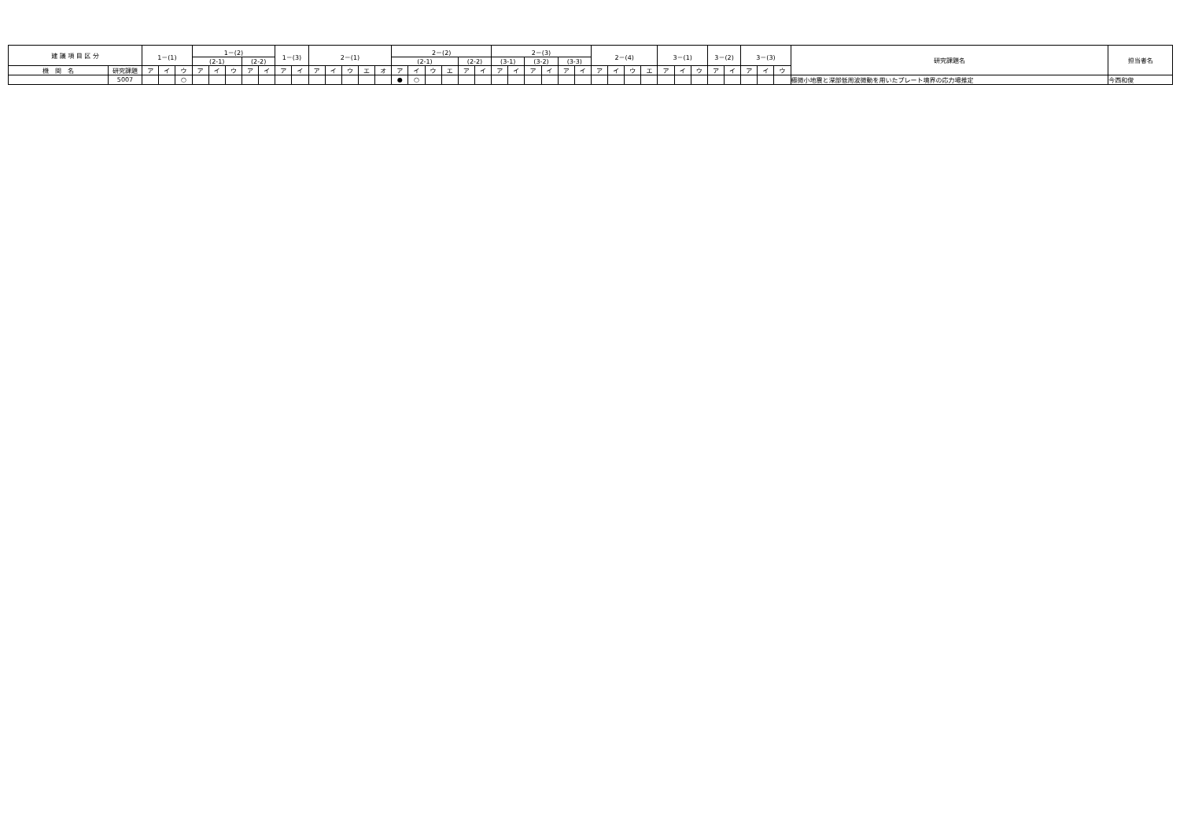| 建 議 項 目 区 分 | | 1－(1) | | | 1－(2) | | | | | 1－(3) | | 2－(1) | | | | | 2－(2) | | | | | | 2－(3) | | | | | | 2－(4) | | | | 3－(1) | | | 3－(2) | | 3－(3) | | | 研究課題名 | 担当者名 |
| --- | --- | --- | --- | --- | --- | --- | --- | --- | --- | --- | --- | --- | --- | --- | --- | --- | --- | --- | --- | --- | --- | --- | --- | --- | --- | --- | --- | --- | --- | --- | --- | --- | --- | --- | --- | --- | --- | --- | --- | --- | --- | --- |
| | | | | | (2-1) | | | (2-2) | | | | | | | | | (2-1) | | | | (2-2) | | (3-1) | | (3-2) | | (3-3) | | | | | | | | | | | | | | | |
| 機 関 名 | 研究課題 | ア | イ | ウ | ア | イ | ウ | ア | イ | ア | イ | ア | イ | ウ | エ | オ | ア | イ | ウ | エ | ア | イ | ア | イ | ア | イ | ア | イ | ア | イ | ウ | エ | ア | イ | ウ | ア | イ | ア | イ | ウ | | |
| | 5007 | | | ○ | | | | | | | | | | | | | ● | ○ | | | | | | | | | | | | | | | | | | | | | | | 極微小地震と深部低周波微動を用いたプレート境界の応力場推定 | 今西和俊 |